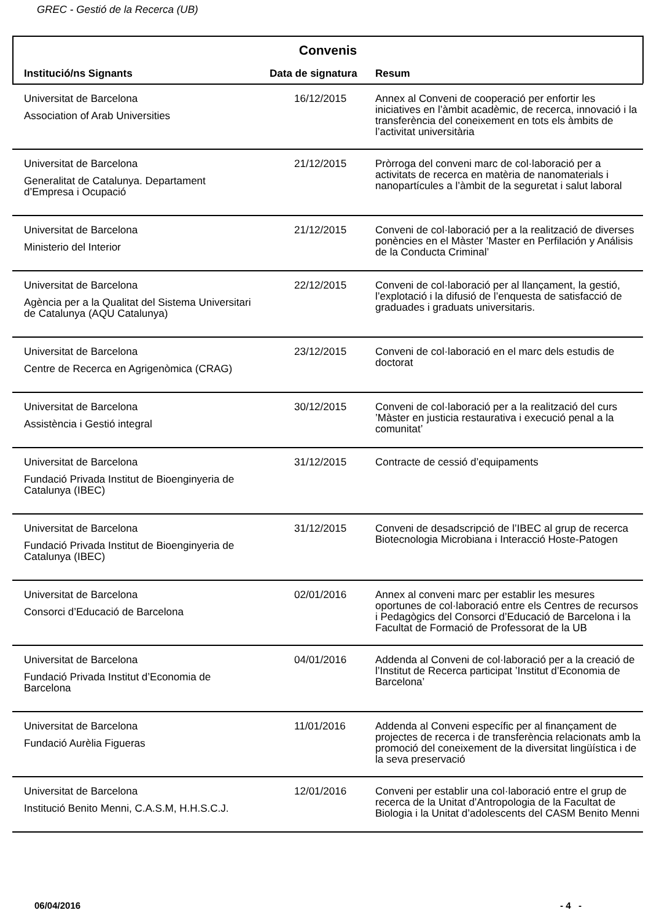GREC - Gestió de la Recerca (UB)
Convenis
| Institució/ns Signants | Data de signatura | Resum |
| --- | --- | --- |
| Universitat de Barcelona Association of Arab Universities | 16/12/2015 | Annex al Conveni de cooperació per enfortir les iniciatives en l’àmbit acadèmic, de recerca, innovació i la transferència del coneixement en tots els àmbits de l’activitat universitària |
| Universitat de Barcelona Generalitat de Catalunya. Departament d’Empresa i Ocupació | 21/12/2015 | Pròrroga del conveni marc de col·laboració per a activitats de recerca en matèria de nanomaterials i nanopartícules a l’àmbit de la seguretat i salut laboral |
| Universitat de Barcelona Ministerio del Interior | 21/12/2015 | Conveni de col·laboració per a la realització de diverses ponències en el Màster ’Master en Perfilación y Análisis de la Conducta Criminal’ |
| Universitat de Barcelona Agència per a la Qualitat del Sistema Universitari de Catalunya (AQU Catalunya) | 22/12/2015 | Conveni de col·laboració per al llançament, la gestió, l’explotació i la difusió de l’enquesta de satisfacció de graduades i graduats universitaris. |
| Universitat de Barcelona Centre de Recerca en Agrigenòmica (CRAG) | 23/12/2015 | Conveni de col·laboració en el marc dels estudis de doctorat |
| Universitat de Barcelona Assistència i Gestió integral | 30/12/2015 | Conveni de col·laboració per a la realització del curs ’Màster en justicia restaurativa i execució penal a la comunitat’ |
| Universitat de Barcelona Fundació Privada Institut de Bioenginyeria de Catalunya (IBEC) | 31/12/2015 | Contracte de cessió d’equipaments |
| Universitat de Barcelona Fundació Privada Institut de Bioenginyeria de Catalunya (IBEC) | 31/12/2015 | Conveni de desadscripció de l’IBEC al grup de recerca Biotecnologia Microbiana i Interacció Hoste-Patogen |
| Universitat de Barcelona Consorci d’Educació de Barcelona | 02/01/2016 | Annex al conveni marc per establir les mesures oportunes de col·laboració entre els Centres de recursos i Pedagògics del Consorci d’Educació de Barcelona i la Facultat de Formació de Professorat de la UB |
| Universitat de Barcelona Fundació Privada Institut d’Economia de Barcelona | 04/01/2016 | Addenda al Conveni de col·laboració per a la creació de l’Institut de Recerca participat ’Institut d’Economia de Barcelona’ |
| Universitat de Barcelona Fundació Aurèlia Figueras | 11/01/2016 | Addenda al Conveni específic per al finançament de projectes de recerca i de transferència relacionats amb la promoció del coneixement de la diversitat lingüística i de la seva preservació |
| Universitat de Barcelona Institució Benito Menni, C.A.S.M, H.H.S.C.J. | 12/01/2016 | Conveni per establir una col·laboració entre el grup de recerca de la Unitat d’Antropologia de la Facultat de Biologia i la Unitat d’adolescents del CASM Benito Menni |
06/04/2016 - 4 -